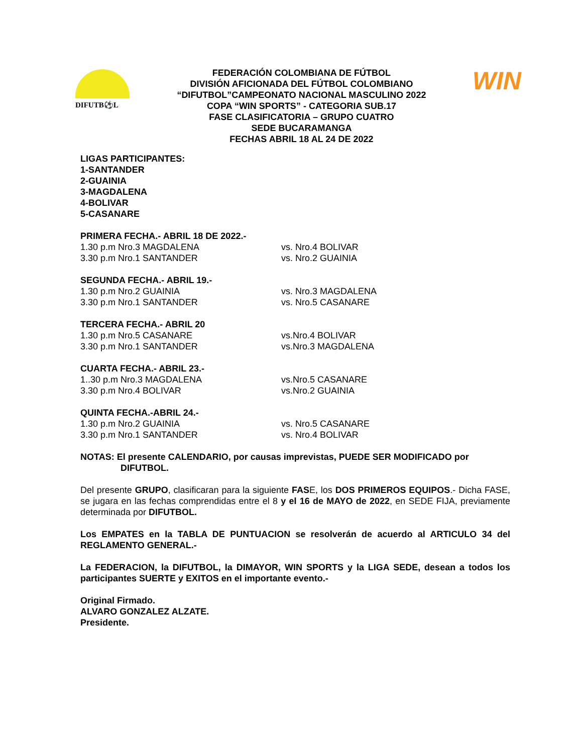DIFUTB⚽L
FEDERACIÓN COLOMBIANA DE FÚTBOL
DIVISIÓN AFICIONADA DEL FÚTBOL COLOMBIANO
“DIFUTBOL”CAMPEONATO NACIONAL MASCULINO 2022
COPA “WIN SPORTS” - CATEGORIA SUB.17
FASE CLASIFICATORIA – GRUPO CUATRO
SEDE BUCARAMANGA
FECHAS ABRIL 18 AL 24 DE 2022
WIN
LIGAS PARTICIPANTES:
1-SANTANDER
2-GUAINIA
3-MAGDALENA
4-BOLIVAR
5-CASANARE
PRIMERA FECHA.- ABRIL 18 DE 2022.-
1.30 p.m Nro.3 MAGDALENA vs. Nro.4 BOLIVAR
3.30 p.m Nro.1 SANTANDER vs. Nro.2 GUAINIA
SEGUNDA FECHA.- ABRIL 19.-
1.30 p.m Nro.2 GUAINIA vs. Nro.3 MAGDALENA
3.30 p.m Nro.1 SANTANDER vs. Nro.5 CASANARE
TERCERA FECHA.- ABRIL 20
1.30 p.m Nro.5 CASANARE vs.Nro.4 BOLIVAR
3.30 p.m Nro.1 SANTANDER vs.Nro.3 MAGDALENA
CUARTA FECHA.- ABRIL 23.-
1..30 p.m Nro.3 MAGDALENA vs.Nro.5 CASANARE
3.30 p.m Nro.4 BOLIVAR vs.Nro.2 GUAINIA
QUINTA FECHA.-ABRIL 24.-
1.30 p.m Nro.2 GUAINIA vs. Nro.5 CASANARE
3.30 p.m Nro.1 SANTANDER vs. Nro.4 BOLIVAR
NOTAS: El presente CALENDARIO, por causas imprevistas, PUEDE SER MODIFICADO por
DIFUTBOL.
Del presente GRUPO, clasificaran para la siguiente FASE, los DOS PRIMEROS EQUIPOS.- Dicha FASE, se jugara en las fechas comprendidas entre el 8 y el 16 de MAYO de 2022, en SEDE FIJA, previamente determinada por DIFUTBOL.
Los EMPATES en la TABLA DE PUNTUACION se resolverán de acuerdo al ARTICULO 34 del REGLAMENTO GENERAL.-
La FEDERACION, la DIFUTBOL, la DIMAYOR, WIN SPORTS y la LIGA SEDE, desean a todos los participantes SUERTE y EXITOS en el importante evento.-
Original Firmado.
ALVARO GONZALEZ ALZATE.
Presidente.